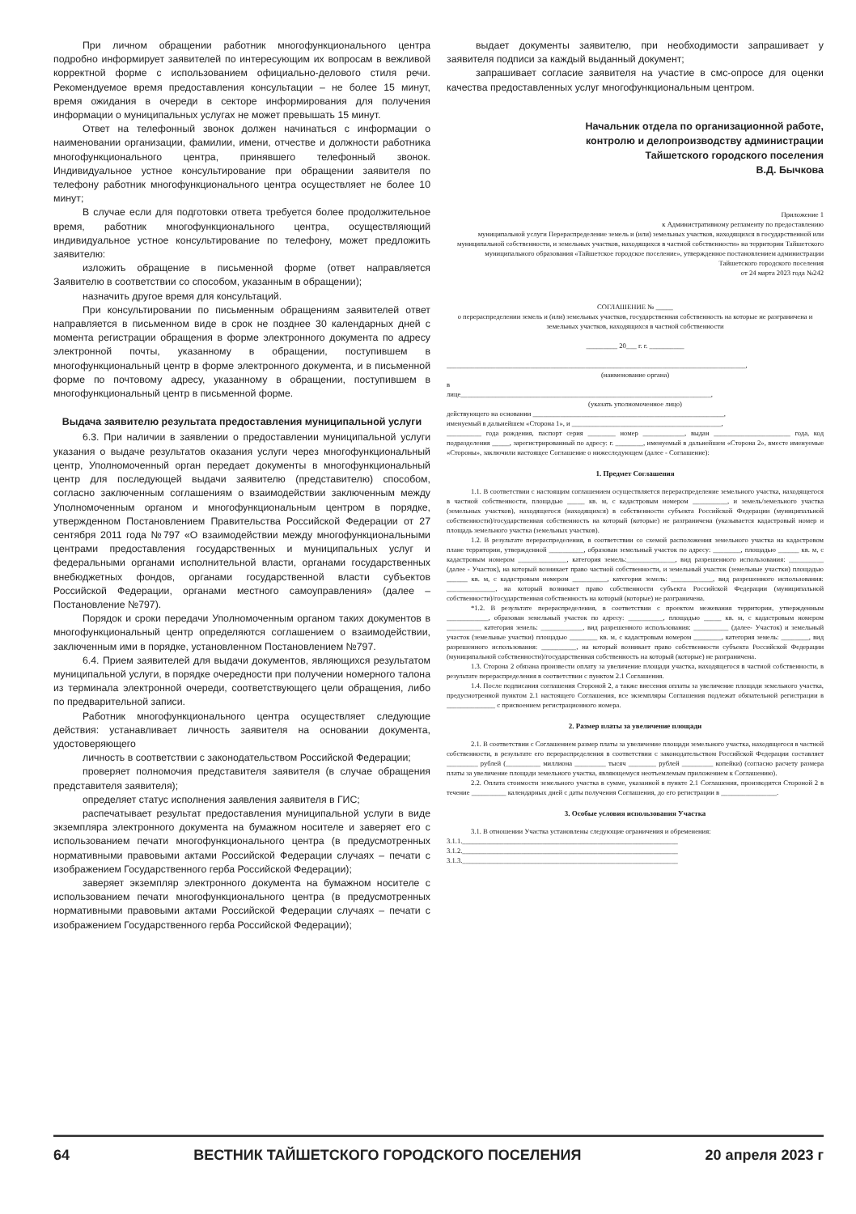При личном обращении работник многофункционального центра подробно информирует заявителей по интересующим их вопросам в вежливой корректной форме с использованием официально-делового стиля речи. Рекомендуемое время предоставления консультации – не более 15 минут, время ожидания в очереди в секторе информирования для получения информации о муниципальных услугах не может превышать 15 минут.
Ответ на телефонный звонок должен начинаться с информации о наименовании организации, фамилии, имени, отчестве и должности работника многофункционального центра, принявшего телефонный звонок. Индивидуальное устное консультирование при обращении заявителя по телефону работник многофункционального центра осуществляет не более 10 минут;
В случае если для подготовки ответа требуется более продолжительное время, работник многофункционального центра, осуществляющий индивидуальное устное консультирование по телефону, может предложить заявителю:
изложить обращение в письменной форме (ответ направляется Заявителю в соответствии со способом, указанным в обращении);
назначить другое время для консультаций.
При консультировании по письменным обращениям заявителей ответ направляется в письменном виде в срок не позднее 30 календарных дней с момента регистрации обращения в форме электронного документа по адресу электронной почты, указанному в обращении, поступившем в многофункциональный центр в форме электронного документа, и в письменной форме по почтовому адресу, указанному в обращении, поступившем в многофункциональный центр в письменной форме.
Выдача заявителю результата предоставления муниципальной услуги
6.3. При наличии в заявлении о предоставлении муниципальной услуги указания о выдаче результатов оказания услуги через многофункциональный центр, Уполномоченный орган передает документы в многофункциональный центр для последующей выдачи заявителю (представителю) способом, согласно заключенным соглашениям о взаимодействии заключенным между Уполномоченным органом и многофункциональным центром в порядке, утвержденном Постановлением Правительства Российской Федерации от 27 сентября 2011 года №797 «О взаимодействии между многофункциональными центрами предоставления государственных и муниципальных услуг и федеральными органами исполнительной власти, органами государственных внебюджетных фондов, органами государственной власти субъектов Российской Федерации, органами местного самоуправления» (далее – Постановление №797).
Порядок и сроки передачи Уполномоченным органом таких документов в многофункциональный центр определяются соглашением о взаимодействии, заключенным ими в порядке, установленном Постановлением №797.
6.4. Прием заявителей для выдачи документов, являющихся результатом муниципальной услуги, в порядке очередности при получении номерного талона из терминала электронной очереди, соответствующего цели обращения, либо по предварительной записи.
Работник многофункционального центра осуществляет следующие действия: устанавливает личность заявителя на основании документа, удостоверяющего
личность в соответствии с законодательством Российской Федерации;
проверяет полномочия представителя заявителя (в случае обращения представителя заявителя);
определяет статус исполнения заявления заявителя в ГИС;
распечатывает результат предоставления муниципальной услуги в виде экземпляра электронного документа на бумажном носителе и заверяет его с использованием печати многофункционального центра (в предусмотренных нормативными правовыми актами Российской Федерации случаях – печати с изображением Государственного герба Российской Федерации);
заверяет экземпляр электронного документа на бумажном носителе с использованием печати многофункционального центра (в предусмотренных нормативными правовыми актами Российской Федерации случаях – печати с изображением Государственного герба Российской Федерации);
выдает документы заявителю, при необходимости запрашивает у заявителя подписи за каждый выданный документ;
запрашивает согласие заявителя на участие в смс-опросе для оценки качества предоставленных услуг многофункциональным центром.
Начальник отдела по организационной работе,
контролю и делопроизводству администрации
Тайшетского городского поселения
В.Д. Бычкова
Приложение 1
к Административному регламенту по предоставлению
муниципальной услуги Перераспределение земель и (или) земельных участков, находящихся в государственной или муниципальной собственности, и земельных участков, находящихся в частной собственности» на территории Тайшетского муниципального образования «Тайшетское городское поселение», утвержденное постановлением администрации Тайшетского городского поселения
от 24 марта 2023 года №242
СОГЛАШЕНИЕ № _____
о перераспределении земель и (или) земельных участков, государственная собственность на которые не разграничена и земельных участков, находящихся в частной собственности
_________ 20___ г. г. __________
______________________________________________________________________________________,
(наименование органа)
в
лице________________________________________________________________________,
(указать уполномоченное лицо)
действующего на основании _______________________________________________________,
именуемый в дальнейшем «Сторона 1», и ___________________________________________,
__________ года рождения, паспорт серия ________ номер ____________, выдан ______________________ года, код подразделения _____, зарегистрированный по адресу: г. ________, именуемый в дальнейшем «Сторона 2», вместе именуемые «Стороны», заключили настоящее Соглашение о нижеследующем (далее - Соглашение):
1. Предмет Соглашения
1.1. В соответствии с настоящим соглашением осуществляется перераспределение земельного участка, находящегося в частной собственности, площадью _____ кв. м, с кадастровым номером __________, и земель/земельного участка (земельных участков), находящегося (находящихся) в собственности субъекта Российской Федерации (муниципальной собственности)/государственная собственность на который (которые) не разграничена (указывается кадастровый номер и площадь земельного участка (земельных участков).
1.2. В результате перераспределения, в соответствии со схемой расположения земельного участка на кадастровом плане территории, утвержденной __________, образован земельный участок по адресу: ________, площадью ______ кв. м, с кадастровым номером ______________, категория земель:______________, вид разрешенного использования: __________ (далее - Участок), на который возникает право частной собственности, и земельный участок (земельные участки) площадью ______ кв. м, с кадастровым номером __________, категория земель: ____________, вид разрешенного использования: ______________, на который возникает право собственности субъекта Российской Федерации (муниципальной собственности)/государственная собственность на который (которые) не разграничена.
*1.2. В результате перераспределения, в соответствии с проектом межевания территории, утвержденным ____________, образован земельный участок по адресу: __________, площадью _____ кв. м, с кадастровым номером __________ категория земель: ____________, вид разрешенного использования: __________ (далее- Участок) и земельный участок (земельные участки) площадью ________ кв. м, с кадастровым номером ________, категория земель: ________, вид разрешенного использования: __________, на который возникает право собственности субъекта Российской Федерации (муниципальной собственности)/государственная собственность на который (которые) не разграничена.
1.3. Сторона 2 обязана произвести оплату за увеличение площади участка, находящегося в частной собственности, в результате перераспределения в соответствии с пунктом 2.1 Соглашения.
1.4. После подписания соглашения Стороной 2, а также внесения оплаты за увеличение площади земельного участка, предусмотренной пунктом 2.1 настоящего Соглашения, все экземпляры Соглашения подлежат обязательной регистрации в ______________ с присвоением регистрационного номера.
2. Размер платы за увеличение площади
2.1. В соответствии с Соглашением размер платы за увеличение площади земельного участка, находящегося в частной собственности, в результате его перераспределения в соответствии с законодательством Российской Федерации составляет _________ рублей (__________ миллиона _________ тысяч ________ рублей _________ копейки) (согласно расчету размера платы за увеличение площади земельного участка, являющемуся неотъемлемым приложением к Соглашению).
2.2. Оплата стоимости земельного участка в сумме, указанной в пункте 2.1 Соглашения, производится Стороной 2 в течение __________ календарных дней с даты получения Соглашения, до его регистрации в ________________.
3. Особые условия использования Участка
3.1. В отношении Участка установлены следующие ограничения и обременения:
3.1.1.______________________________________________________________
3.1.2.______________________________________________________________
3.1.3.______________________________________________________________
64 ВЕСТНИК ТАЙШЕТСКОГО ГОРОДСКОГО ПОСЕЛЕНИЯ 20 апреля 2023 г